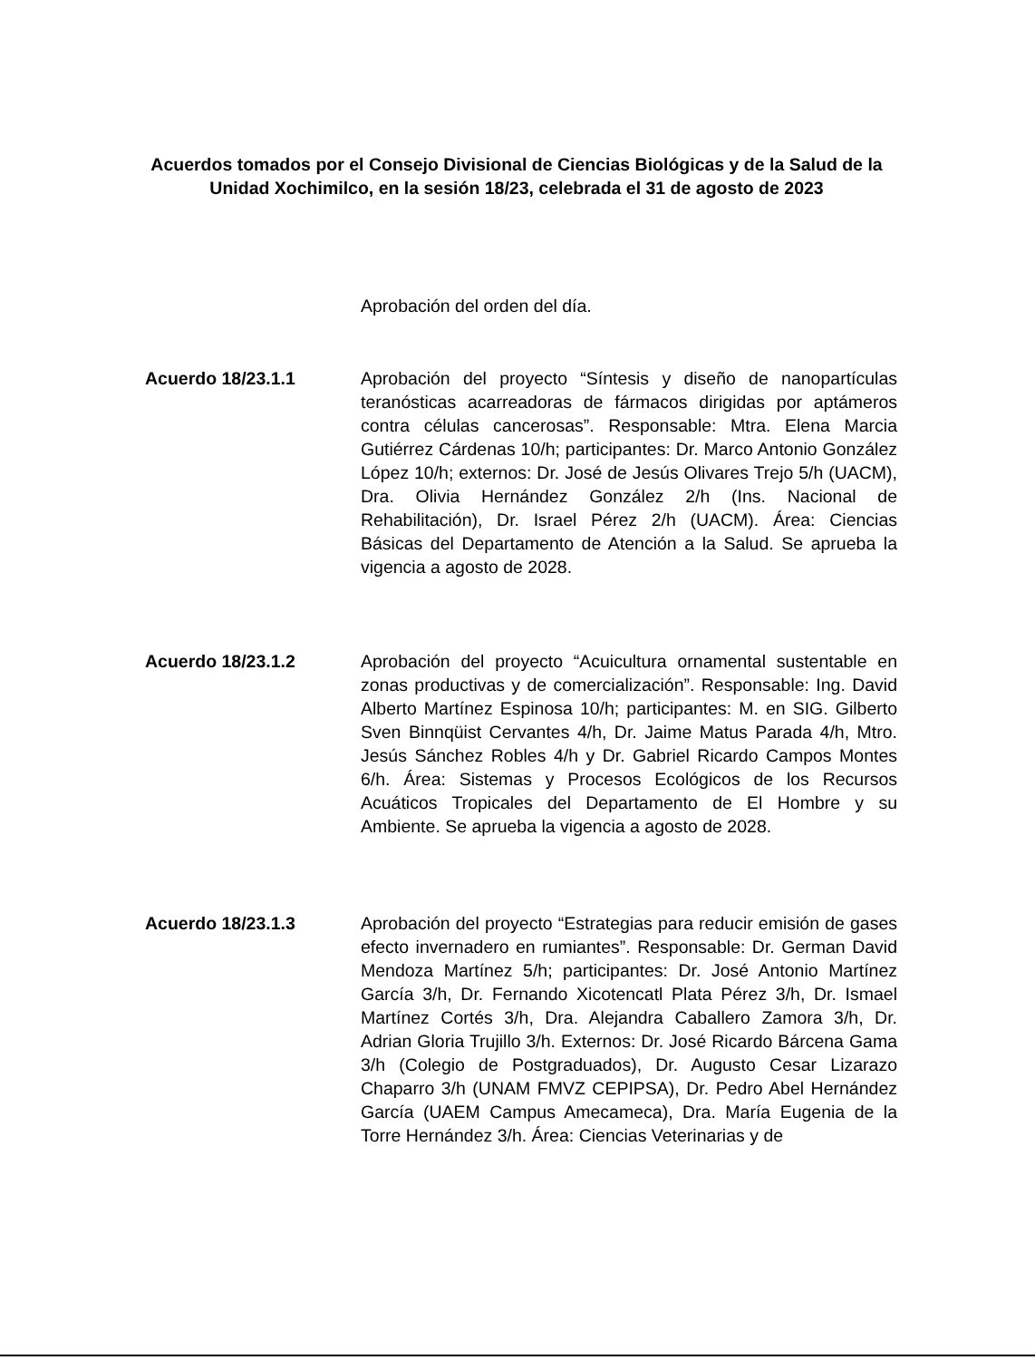Acuerdos tomados por el Consejo Divisional de Ciencias Biológicas y de la Salud de la Unidad Xochimilco, en la sesión 18/23, celebrada el 31 de agosto de 2023
Aprobación del orden del día.
Acuerdo 18/23.1.1 Aprobación del proyecto “Síntesis y diseño de nanopartículas teranósticas acarreadoras de fármacos dirigidas por aptámeros contra células cancerosas”. Responsable: Mtra. Elena Marcia Gutiérrez Cárdenas 10/h; participantes: Dr. Marco Antonio González López 10/h; externos: Dr. José de Jesús Olivares Trejo 5/h (UACM), Dra. Olivia Hernández González 2/h (Ins. Nacional de Rehabilitación), Dr. Israel Pérez 2/h (UACM). Área: Ciencias Básicas del Departamento de Atención a la Salud. Se aprueba la vigencia a agosto de 2028.
Acuerdo 18/23.1.2 Aprobación del proyecto “Acuicultura ornamental sustentable en zonas productivas y de comercialización”. Responsable: Ing. David Alberto Martínez Espinosa 10/h; participantes: M. en SIG. Gilberto Sven Binnqüist Cervantes 4/h, Dr. Jaime Matus Parada 4/h, Mtro. Jesús Sánchez Robles 4/h y Dr. Gabriel Ricardo Campos Montes 6/h. Área: Sistemas y Procesos Ecológicos de los Recursos Acuáticos Tropicales del Departamento de El Hombre y su Ambiente. Se aprueba la vigencia a agosto de 2028.
Acuerdo 18/23.1.3 Aprobación del proyecto “Estrategias para reducir emisión de gases efecto invernadero en rumiantes”. Responsable: Dr. German David Mendoza Martínez 5/h; participantes: Dr. José Antonio Martínez García 3/h, Dr. Fernando Xicotencatl Plata Pérez 3/h, Dr. Ismael Martínez Cortés 3/h, Dra. Alejandra Caballero Zamora 3/h, Dr. Adrian Gloria Trujillo 3/h. Externos: Dr. José Ricardo Bárcena Gama 3/h (Colegio de Postgraduados), Dr. Augusto Cesar Lizarazo Chaparro 3/h (UNAM FMVZ CEPIPSA), Dr. Pedro Abel Hernández García (UAEM Campus Amecameca), Dra. María Eugenia de la Torre Hernández 3/h. Área: Ciencias Veterinarias y de